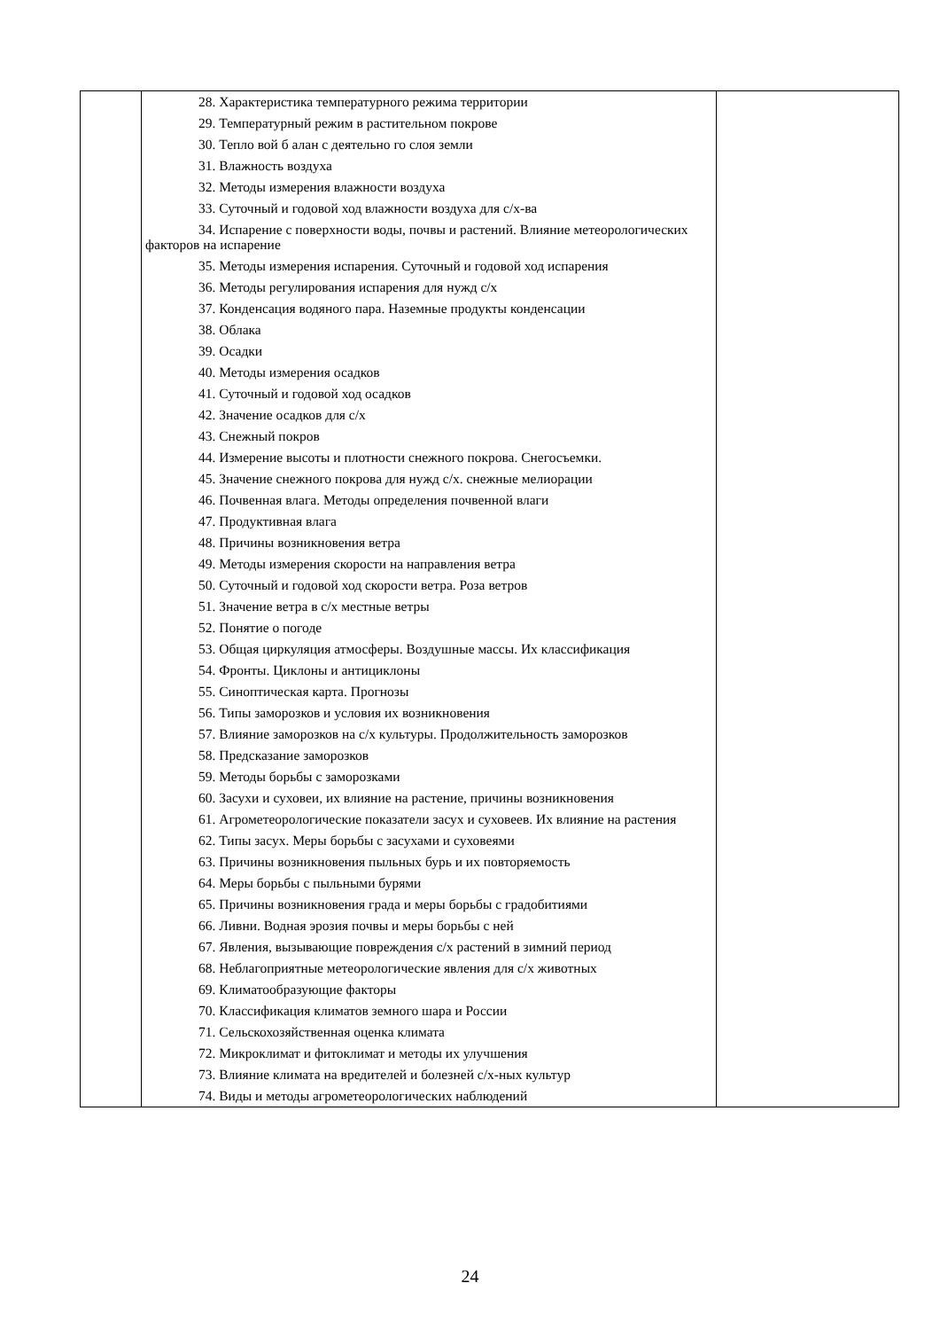| | 28. Характеристика температурного режима территории 29. Температурный режим в растительном покрове 30. Тепло вой б алан с деятельно го слоя земли 31. Влажность воздуха 32. Методы измерения влажности воздуха 33. Суточный и годовой ход влажности воздуха для с/х-ва 34. Испарение с поверхности воды, почвы и растений. Влияние метеорологических факторов на испарение 35. Методы измерения испарения. Суточный и годовой ход испарения 36. Методы регулирования испарения для нужд с/х 37. Конденсация водяного пара. Наземные продукты конденсации 38. Облака 39. Осадки 40. Методы измерения осадков 41. Суточный и годовой ход осадков 42. Значение осадков для с/х 43. Снежный покров 44. Измерение высоты и плотности снежного покрова. Снегосъемки. 45. Значение снежного покрова для нужд с/х. снежные мелиорации 46. Почвенная влага. Методы определения почвенной влаги 47. Продуктивная влага 48. Причины возникновения ветра 49. Методы измерения скорости на направления ветра 50. Суточный и годовой ход скорости ветра. Роза ветров 51. Значение ветра в с/х местные ветры 52. Понятие о погоде 53. Общая циркуляция атмосферы. Воздушные массы. Их классификация 54. Фронты. Циклоны и антициклоны 55. Синоптическая карта. Прогнозы 56. Типы заморозков и условия их возникновения 57. Влияние заморозков на с/х культуры. Продолжительность заморозков 58. Предсказание заморозков 59. Методы борьбы с заморозками 60. Засухи и суховеи, их влияние на растение, причины возникновения 61. Агрометеорологические показатели засух и суховеев. Их влияние на растения 62. Типы засух. Меры борьбы с засухами и суховеями 63. Причины возникновения пыльных бурь и их повторяемость 64. Меры борьбы с пыльными бурями 65. Причины возникновения града и меры борьбы с градобитиями 66. Ливни. Водная эрозия почвы и меры борьбы с ней 67. Явления, вызывающие повреждения с/х растений в зимний период 68. Неблагоприятные метеорологические явления для с/х животных 69. Климатообразующие факторы 70. Классификация климатов земного шара и России 71. Сельскохозяйственная оценка климата 72. Микроклимат и фитоклимат и методы их улучшения 73. Влияние климата на вредителей и болезней с/х-ных культур 74. Виды и методы агрометеорологических наблюдений | |
24